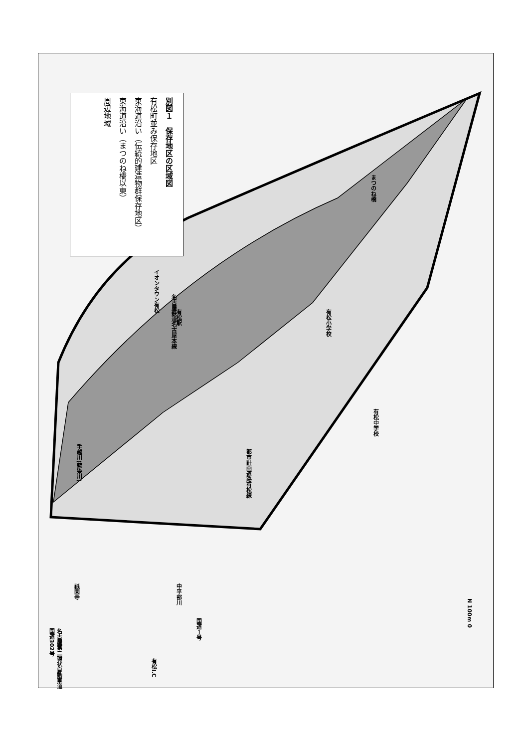別図１　保存地区の区域図
有松町並み保存地区
東海道沿い（伝統的建造物群保存地区）
東海道沿い（まつのね橋以東）
周辺地域
イオンタウン有松
名古屋鉄道名古屋本線
有松駅
有松小学校
有松中学校
まつのね橋
都市計画道路有松線
手越川(藍染川)
祇園寺
中平部川
国道１号
名古屋第二環状自動車道
国道302号
有松I.C
N 100m 0